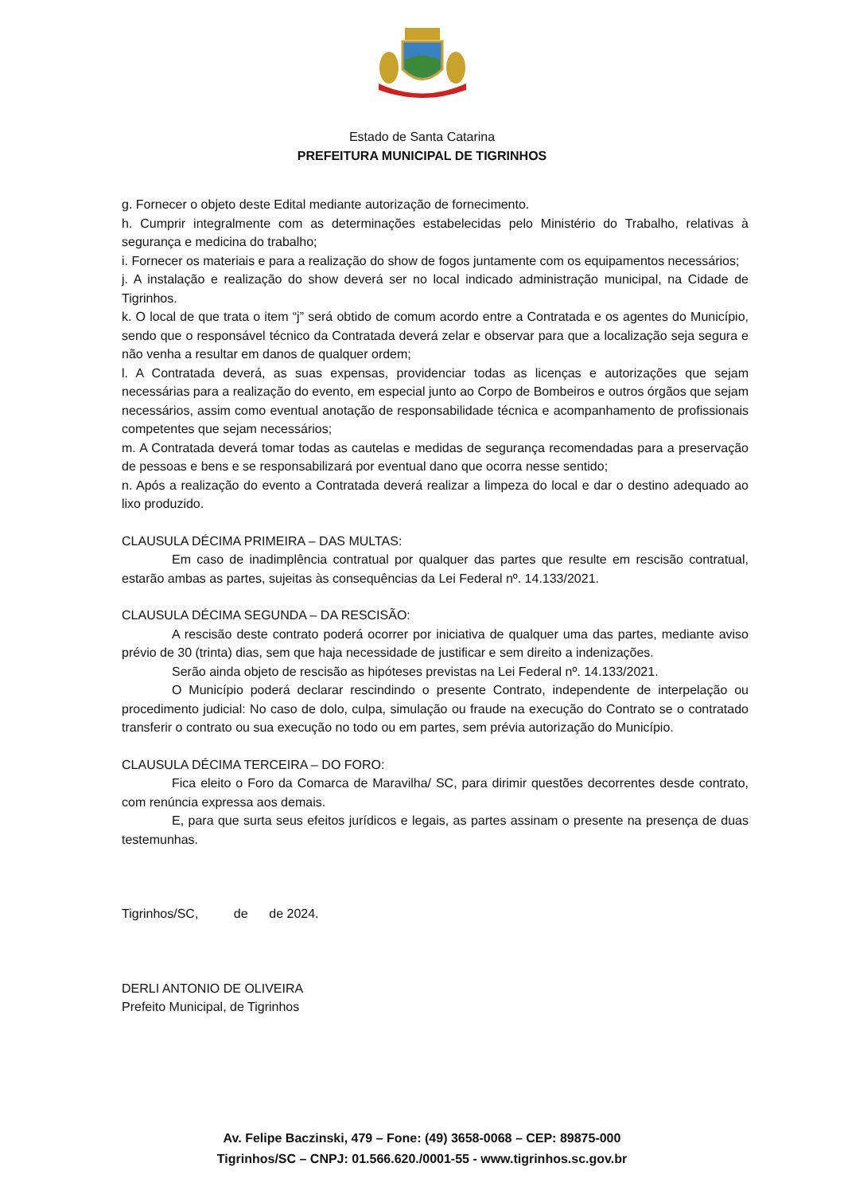Estado de Santa Catarina
PREFEITURA MUNICIPAL DE TIGRINHOS
g. Fornecer o objeto deste Edital mediante autorização de fornecimento.
h. Cumprir integralmente com as determinações estabelecidas pelo Ministério do Trabalho, relativas à segurança e medicina do trabalho;
i. Fornecer os materiais e para a realização do show de fogos juntamente com os equipamentos necessários;
j. A instalação e realização do show deverá ser no local indicado administração municipal, na Cidade de Tigrinhos.
k. O local de que trata o item “j” será obtido de comum acordo entre a Contratada e os agentes do Município, sendo que o responsável técnico da Contratada deverá zelar e observar para que a localização seja segura e não venha a resultar em danos de qualquer ordem;
l. A Contratada deverá, as suas expensas, providenciar todas as licenças e autorizações que sejam necessárias para a realização do evento, em especial junto ao Corpo de Bombeiros e outros órgãos que sejam necessários, assim como eventual anotação de responsabilidade técnica e acompanhamento de profissionais competentes que sejam necessários;
m. A Contratada deverá tomar todas as cautelas e medidas de segurança recomendadas para a preservação de pessoas e bens e se responsabilizará por eventual dano que ocorra nesse sentido;
n. Após a realização do evento a Contratada deverá realizar a limpeza do local e dar o destino adequado ao lixo produzido.
CLAUSULA DÉCIMA PRIMEIRA – DAS MULTAS:
Em caso de inadimplência contratual por qualquer das partes que resulte em rescisão contratual, estarão ambas as partes, sujeitas às consequências da Lei Federal nº. 14.133/2021.
CLAUSULA DÉCIMA SEGUNDA – DA RESCISÃO:
A rescisão deste contrato poderá ocorrer por iniciativa de qualquer uma das partes, mediante aviso prévio de 30 (trinta) dias, sem que haja necessidade de justificar e sem direito a indenizações.
Serão ainda objeto de rescisão as hipóteses previstas na Lei Federal nº. 14.133/2021.
O Município poderá declarar rescindindo o presente Contrato, independente de interpelação ou procedimento judicial: No caso de dolo, culpa, simulação ou fraude na execução do Contrato se o contratado transferir o contrato ou sua execução no todo ou em partes, sem prévia autorização do Município.
CLAUSULA DÉCIMA TERCEIRA – DO FORO:
Fica eleito o Foro da Comarca de Maravilha/ SC, para dirimir questões decorrentes desde contrato, com renúncia expressa aos demais.
E, para que surta seus efeitos jurídicos e legais, as partes assinam o presente na presença de duas testemunhas.
Tigrinhos/SC, de de 2024.
DERLI ANTONIO DE OLIVEIRA
Prefeito Municipal, de Tigrinhos
Av. Felipe Baczinski, 479 – Fone: (49) 3658-0068 – CEP: 89875-000
Tigrinhos/SC – CNPJ: 01.566.620./0001-55 - www.tigrinhos.sc.gov.br